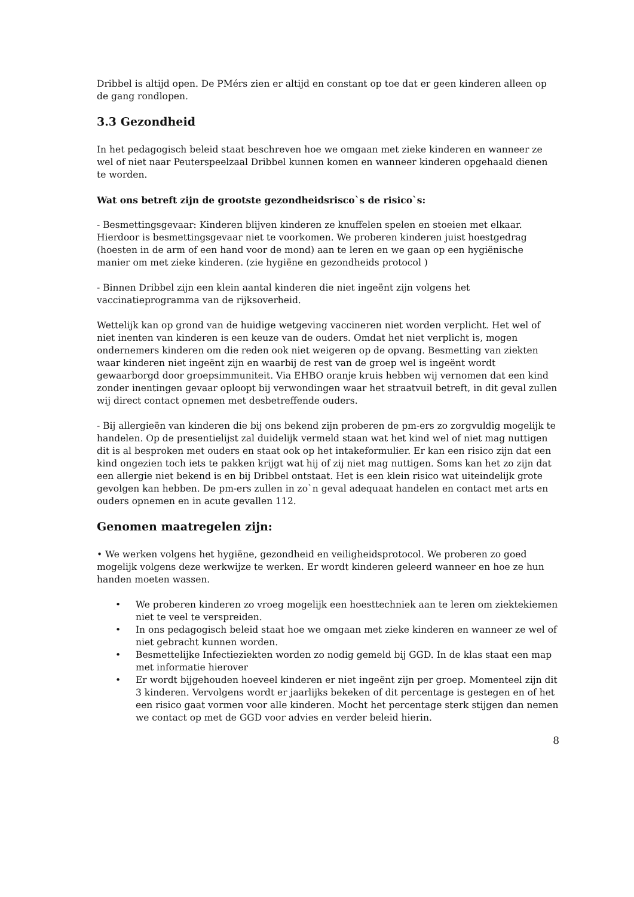Dribbel is altijd open. De PMérs zien er altijd en constant op toe dat er geen kinderen alleen op de gang rondlopen.
3.3 Gezondheid
In het pedagogisch beleid staat beschreven hoe we omgaan met zieke kinderen en wanneer ze wel of niet naar Peuterspeelzaal Dribbel kunnen komen en wanneer kinderen opgehaald dienen te worden.
Wat ons betreft zijn de grootste gezondheidsrisco`s de risico`s:
- Besmettingsgevaar: Kinderen blijven kinderen ze knuffelen spelen en stoeien met elkaar. Hierdoor is besmettingsgevaar niet te voorkomen. We proberen kinderen juist hoestgedrag (hoesten in de arm of een hand voor de mond) aan te leren en we gaan op een hygiënische manier om met zieke kinderen. (zie hygiëne en gezondheids protocol )
- Binnen Dribbel zijn een klein aantal kinderen die niet ingeënt zijn volgens het vaccinatieprogramma van de rijksoverheid.
Wettelijk kan op grond van de huidige wetgeving vaccineren niet worden verplicht. Het wel of niet inenten van kinderen is een keuze van de ouders. Omdat het niet verplicht is, mogen ondernemers kinderen om die reden ook niet weigeren op de opvang. Besmetting van ziekten waar kinderen niet ingeënt zijn en waarbij de rest van de groep wel is ingeënt wordt gewaarborgd door groepsimmuniteit. Via EHBO oranje kruis hebben wij vernomen dat een kind zonder inentingen gevaar oploopt bij verwondingen waar het straatvuil betreft, in dit geval zullen wij direct contact opnemen met desbetreffende ouders.
- Bij allergieën van kinderen die bij ons bekend zijn proberen de pm-ers zo zorgvuldig mogelijk te handelen. Op de presentielijst zal duidelijk vermeld staan wat het kind wel of niet mag nuttigen dit is al besproken met ouders en staat ook op het intakeformulier. Er kan een risico zijn dat een kind ongezien toch iets te pakken krijgt wat hij of zij niet mag nuttigen. Soms kan het zo zijn dat een allergie niet bekend is en bij Dribbel ontstaat. Het is een klein risico wat uiteindelijk grote gevolgen kan hebben. De pm-ers zullen in zo`n geval adequaat handelen en contact met arts en ouders opnemen en in acute gevallen 112.
Genomen maatregelen zijn:
• We werken volgens het hygiëne, gezondheid en veiligheidsprotocol. We proberen zo goed mogelijk volgens deze werkwijze te werken. Er wordt kinderen geleerd wanneer en hoe ze hun handen moeten wassen.
• We proberen kinderen zo vroeg mogelijk een hoesttechniek aan te leren om ziektekiemen niet te veel te verspreiden.
• In ons pedagogisch beleid staat hoe we omgaan met zieke kinderen en wanneer ze wel of niet gebracht kunnen worden.
• Besmettelijke Infectieziekten worden zo nodig gemeld bij GGD. In de klas staat een map met informatie hierover
• Er wordt bijgehouden hoeveel kinderen er niet ingeënt zijn per groep. Momenteel zijn dit 3 kinderen. Vervolgens wordt er jaarlijks bekeken of dit percentage is gestegen en of het een risico gaat vormen voor alle kinderen. Mocht het percentage sterk stijgen dan nemen we contact op met de GGD voor advies en verder beleid hierin.
8